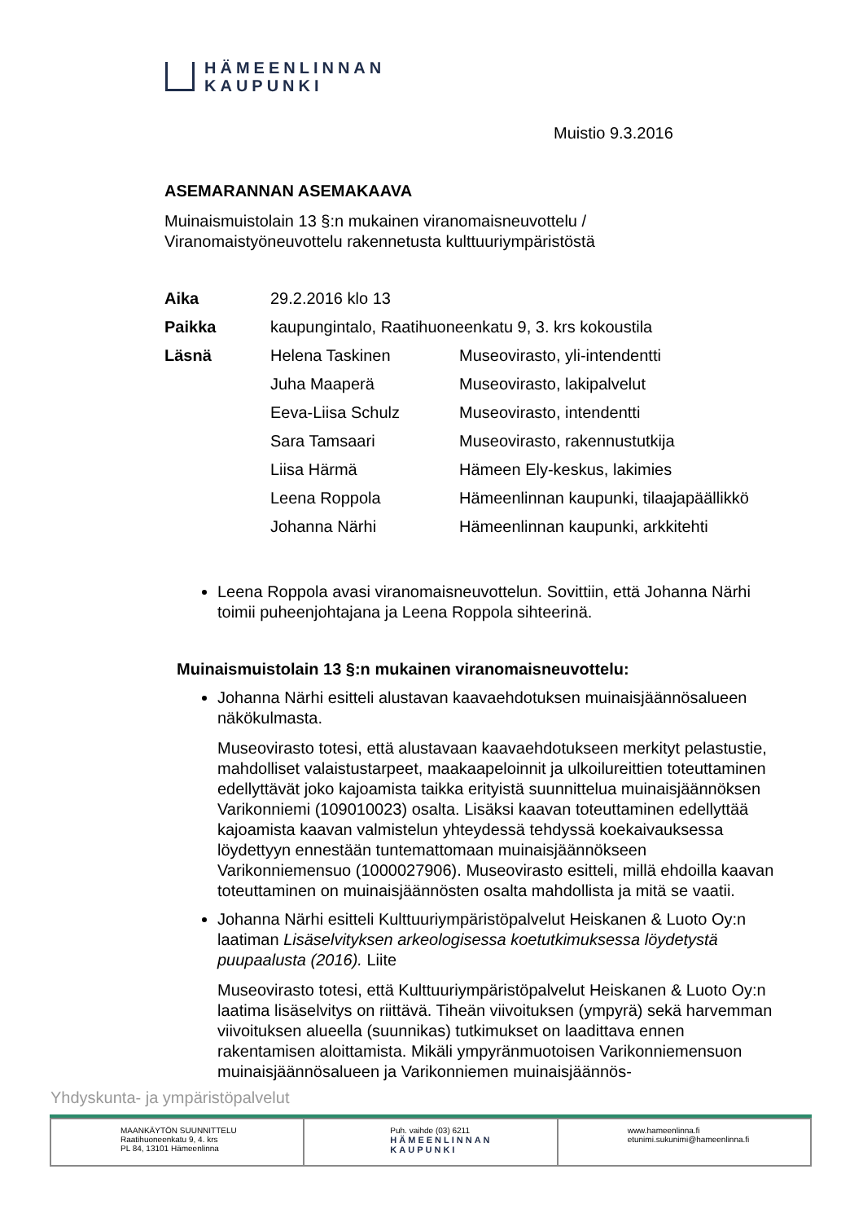HÄMEENLINNAN
KAUPUNKI
Muistio 9.3.2016
ASEMARANNAN ASEMAKAAVA
Muinaismuistolain 13 §:n mukainen viranomaisneuvottelu /
Viranomaistyöneuvottelu rakennetusta kulttuuriympäristöstä
| Aika | 29.2.2016 klo 13 | |
| Paikka | kaupungintalo, Raatihuoneenkatu 9, 3. krs kokoustila | |
| Läsnä | Helena Taskinen | Museovirasto, yli-intendentti |
| | Juha Maaperä | Museovirasto, lakipalvelut |
| | Eeva-Liisa Schulz | Museovirasto, intendentti |
| | Sara Tamsaari | Museovirasto, rakennustutkija |
| | Liisa Härmä | Hämeen Ely-keskus, lakimies |
| | Leena Roppola | Hämeenlinnan kaupunki, tilaajapäällikkö |
| | Johanna Närhi | Hämeenlinnan kaupunki, arkkitehti |
Leena Roppola avasi viranomaisneuvottelun. Sovittiin, että Johanna Närhi toimii puheenjohtajana ja Leena Roppola sihteerinä.
Muinaismuistolain 13 §:n mukainen viranomaisneuvottelu:
Johanna Närhi esitteli alustavan kaavaehdotuksen muinaisjäännösalueen näkökulmasta.
Museovirasto totesi, että alustavaan kaavaehdotukseen merkityt pelastustie, mahdolliset valaistustarpeet, maakaapeloinnit ja ulkoilureittien toteuttaminen edellyttävät joko kajoamista taikka erityistä suunnittelua muinaisjäännöksen Varikonniemi (109010023) osalta. Lisäksi kaavan toteuttaminen edellyttää kajoamista kaavan valmistelun yhteydessä tehdyssä koekaivauksessa löydettyyn ennestään tuntemattomaan muinaisjäännökseen Varikonniemensuo (1000027906). Museovirasto esitteli, millä ehdoilla kaavan toteuttaminen on muinaisjäännösten osalta mahdollista ja mitä se vaatii.
Johanna Närhi esitteli Kulttuuriympäristöpalvelut Heiskanen & Luoto Oy:n laatiman Lisäselvityksen arkeologisessa koetutkimuksessa löydetystä puupaalusta (2016). Liite
Museovirasto totesi, että Kulttuuriympäristöpalvelut Heiskanen & Luoto Oy:n laatima lisäselvitys on riittävä. Tiheän viivoituksen (ympyrä) sekä harvemman viivoituksen alueella (suunnikas) tutkimukset on laadittava ennen rakentamisen aloittamista. Mikäli ympyränmuotoisen Varikonniemensuon muinaisjäännösalueen ja Varikonniemen muinaisjäännös-
Yhdyskunta- ja ympäristöpalvelut
| MAANKÄYTÖN SUUNNITTELU Raatihuoneenkatu 9, 4. krs PL 84, 13101 Hämeenlinna | Puh. vaihde (03) 6211 HÄMEENLINNAN KAUPUNKI | www.hameenlinna.fi etunimi.sukunimi@hameenlinna.fi |